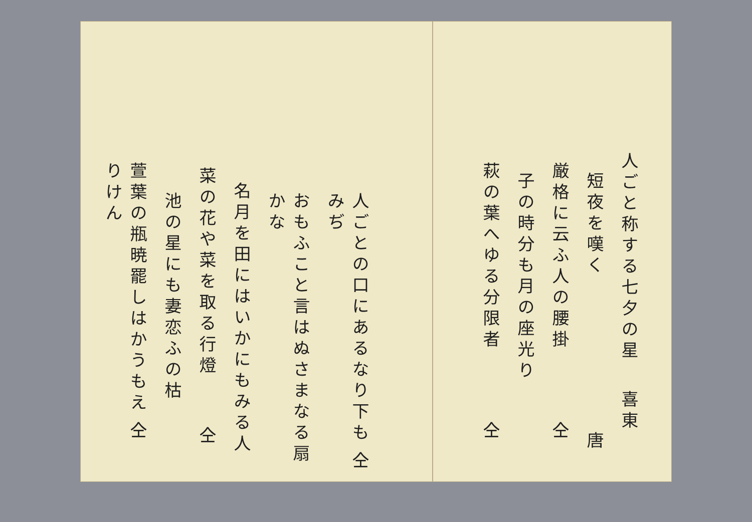人ごとの口にあるなり下もみぢ 仝
おもふこと言はぬさまなる扇かな
名月を田にはいかにもみる人
菜の花や菜を取る行燈 仝
池の星にも妻恋ふの枯
萱葉の瓶暁罷しはかうもえりけん 仝
人ごと称する七夕の星 喜東
短夜を嘆く 唐
厳格に云ふ人の腰掛 仝
子の時分も月の座光り
萩の葉へゆる分限者 仝